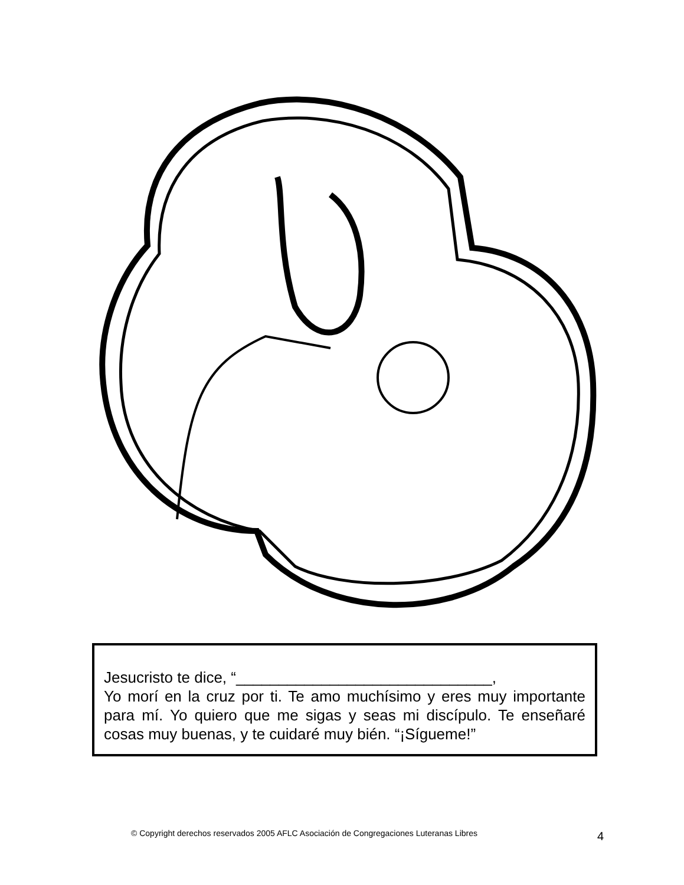Jesucristo te dice, “______________________________,
Yo morí en la cruz por ti. Te amo muchísimo y eres muy importante para mí. Yo quiero que me sigas y seas mi discípulo. Te enseñaré cosas muy buenas, y te cuidaré muy bién. “¡Sígueme!”
© Copyright derechos reservados 2005 AFLC Asociación de Congregaciones Luteranas Libres
4